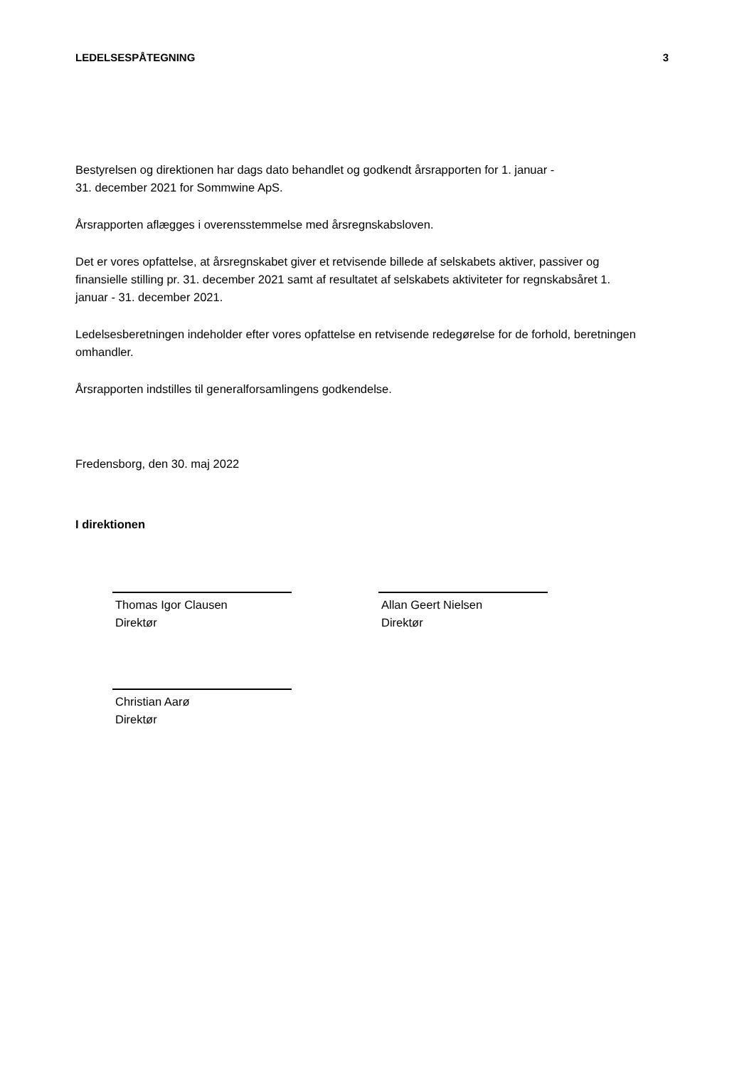LEDELSESPÅTEGNING 3
Bestyrelsen og direktionen har dags dato behandlet og godkendt årsrapporten for 1. januar -
31. december 2021 for Sommwine ApS.
Årsrapporten aflægges i overensstemmelse med årsregnskabsloven.
Det er vores opfattelse, at årsregnskabet giver et retvisende billede af selskabets aktiver, passiver og finansielle stilling pr. 31. december 2021 samt af resultatet af selskabets aktiviteter for regnskabsåret 1. januar - 31. december 2021.
Ledelsesberetningen indeholder efter vores opfattelse en retvisende redegørelse for de forhold, beretningen omhandler.
Årsrapporten indstilles til generalforsamlingens godkendelse.
Fredensborg, den 30. maj 2022
I direktionen
Thomas Igor Clausen
Direktør
Allan Geert Nielsen
Direktør
Christian Aarø
Direktør